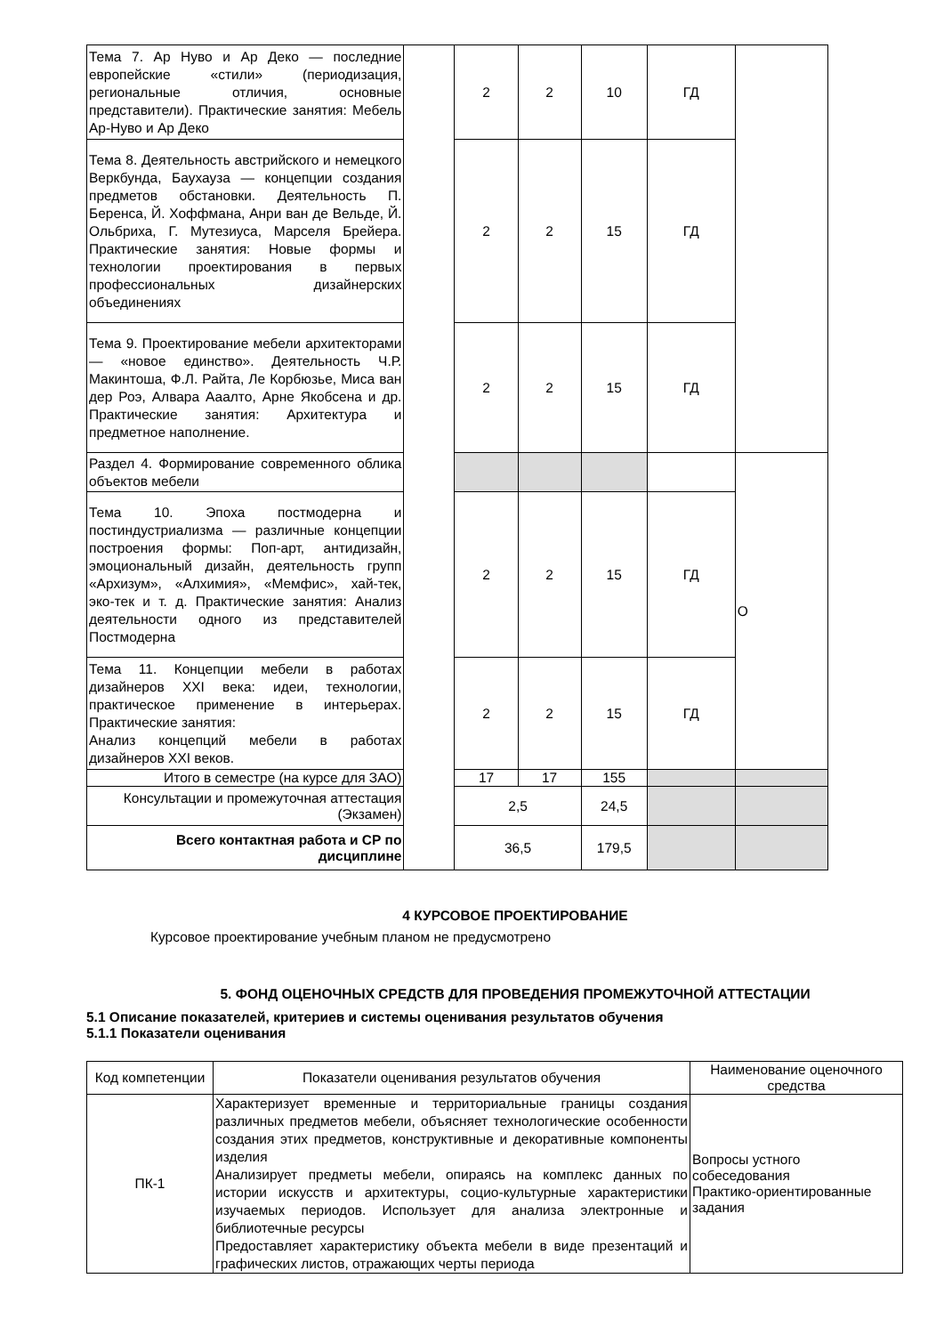| Тема 7. Ар Нуво и Ар Деко — последние европейские «стили» (периодизация, региональные отличия, основные представители). Практические занятия: Мебель Ар-Нуво и Ар Деко | | 2 | 2 | 10 | ГД | |
| Тема 8. Деятельность австрийского и немецкого Веркбунда, Баухауза — концепции создания предметов обстановки. Деятельность П. Беренса, Й. Хоффмана, Анри ван де Вельде, Й. Ольбриха, Г. Мутезиуса, Марселя Брейера. Практические занятия: Новые формы и технологии проектирования в первых профессиональных дизайнерских объединениях | | 2 | 2 | 15 | ГД | |
| Тема 9. Проектирование мебели архитекторами — «новое единство». Деятельность Ч.Р. Макинтоша, Ф.Л. Райта, Ле Корбюзье, Миса ван дер Роэ, Алвара Ааалто, Арне Якобсена и др. Практические занятия: Архитектура и предметное наполнение. | | 2 | 2 | 15 | ГД | |
| Раздел 4. Формирование современного облика объектов мебели | | | | | | О |
| Тема 10. Эпоха постмодерна и постиндустриализма — различные концепции построения формы: Поп-арт, антидизайн, эмоциональный дизайн, деятельность групп «Архизум», «Алхимия», «Мемфис», хай-тек, эко-тек и т. д. Практические занятия: Анализ деятельности одного из представителей Постмодерна | | 2 | 2 | 15 | ГД | |
| Тема 11. Концепции мебели в работах дизайнеров XXI века: идеи, технологии, практическое применение в интерьерах. Практические занятия: Анализ концепций мебели в работах дизайнеров XXI веков. | | 2 | 2 | 15 | ГД | |
| Итого в семестре (на курсе для ЗАО) | | 17 | 17 | 155 | | |
| Консультации и промежуточная аттестация (Экзамен) | | 2,5 | | 24,5 | | |
| Всего контактная работа и СР по дисциплине | | 36,5 | | 179,5 | | |
4 КУРСОВОЕ ПРОЕКТИРОВАНИЕ
Курсовое проектирование учебным планом не предусмотрено
5. ФОНД ОЦЕНОЧНЫХ СРЕДСТВ ДЛЯ ПРОВЕДЕНИЯ ПРОМЕЖУТОЧНОЙ АТТЕСТАЦИИ
5.1 Описание показателей, критериев и системы оценивания результатов обучения
5.1.1 Показатели оценивания
| Код компетенции | Показатели оценивания результатов обучения | Наименование оценочного средства |
| --- | --- | --- |
| ПК-1 | Характеризует временные и территориальные границы создания различных предметов мебели, объясняет технологические особенности создания этих предметов, конструктивные и декоративные компоненты изделия Анализирует предметы мебели, опираясь на комплекс данных по истории искусств и архитектуры, социо-культурные характеристики изучаемых периодов. Использует для анализа электронные и библиотечные ресурсы Предоставляет характеристику объекта мебели в виде презентаций и графических листов, отражающих черты периода | Вопросы устного собеседования Практико-ориентированные задания |